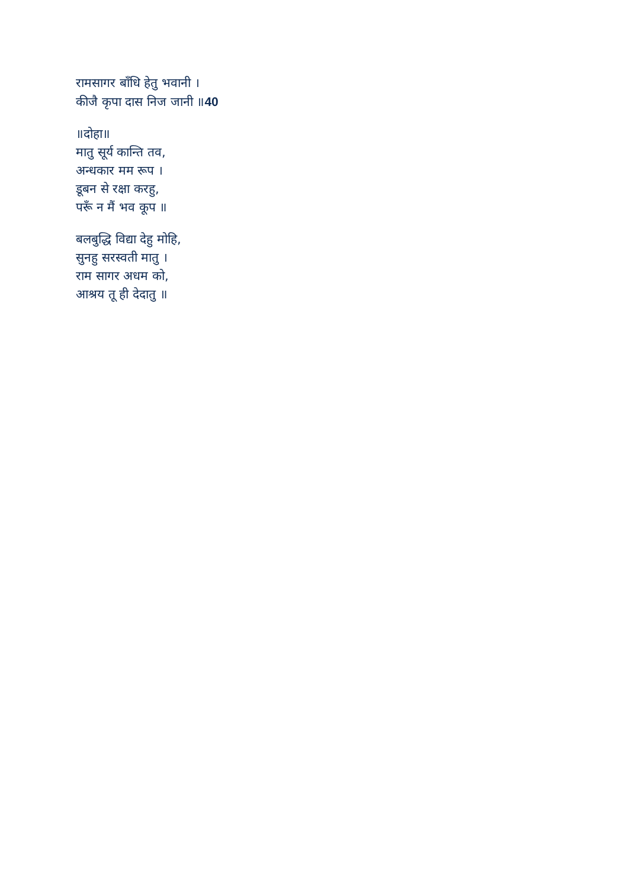रामसागर बाँधि हेतु भवानी ।
कीजै कृपा दास निज जानी ॥40
॥दोहा॥
मातु सूर्य कान्ति तव,
अन्धकार मम रूप ।
डूबन से रक्षा करहु,
परूँ न मैं भव कूप ॥
बलबुद्धि विद्या देहु मोहि,
सुनहु सरस्वती मातु ।
राम सागर अधम को,
आश्रय तू ही देदातु ॥